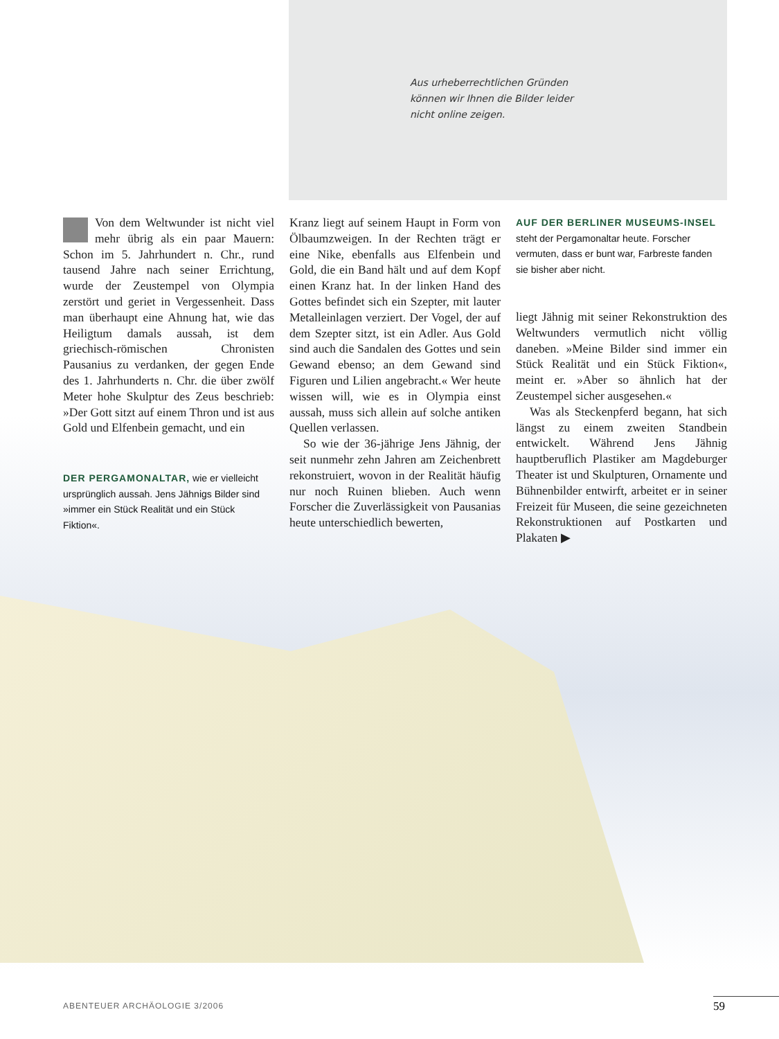Aus urheberrechtlichen Gründen
können wir Ihnen die Bilder leider
nicht online zeigen.
Von dem Weltwunder ist nicht viel mehr übrig als ein paar Mauern: Schon im 5. Jahrhundert n. Chr., rund tausend Jahre nach seiner Errichtung, wurde der Zeustempel von Olympia zerstört und geriet in Vergessenheit. Dass man überhaupt eine Ahnung hat, wie das Heiligtum damals aussah, ist dem griechisch-römischen Chronisten Pausanius zu verdanken, der gegen Ende des 1. Jahrhunderts n. Chr. die über zwölf Meter hohe Skulptur des Zeus beschrieb: »Der Gott sitzt auf einem Thron und ist aus Gold und Elfenbein gemacht, und ein
DER PERGAMONALTAR, wie er vielleicht ursprünglich aussah. Jens Jähnigs Bilder sind »immer ein Stück Realität und ein Stück Fiktion«.
Kranz liegt auf seinem Haupt in Form von Ölbaumzweigen. In der Rechten trägt er eine Nike, ebenfalls aus Elfenbein und Gold, die ein Band hält und auf dem Kopf einen Kranz hat. In der linken Hand des Gottes befindet sich ein Szepter, mit lauter Metalleinlagen verziert. Der Vogel, der auf dem Szepter sitzt, ist ein Adler. Aus Gold sind auch die Sandalen des Gottes und sein Gewand ebenso; an dem Gewand sind Figuren und Lilien angebracht.« Wer heute wissen will, wie es in Olympia einst aussah, muss sich allein auf solche antiken Quellen verlassen.
So wie der 36-jährige Jens Jähnig, der seit nunmehr zehn Jahren am Zeichenbrett rekonstruiert, wovon in der Realität häufig nur noch Ruinen blieben. Auch wenn Forscher die Zuverlässigkeit von Pausanias heute unterschiedlich bewerten,
AUF DER BERLINER MUSEUMS-INSEL steht der Pergamonaltar heute. Forscher vermuten, dass er bunt war, Farbreste fanden sie bisher aber nicht.
liegt Jähnig mit seiner Rekonstruktion des Weltwunders vermutlich nicht völlig daneben. »Meine Bilder sind immer ein Stück Realität und ein Stück Fiktion«, meint er. »Aber so ähnlich hat der Zeustempel sicher ausgesehen.«
Was als Steckenpferd begann, hat sich längst zu einem zweiten Standbein entwickelt. Während Jens Jähnig hauptberuflich Plastiker am Magdeburger Theater ist und Skulpturen, Ornamente und Bühnenbilder entwirft, arbeitet er in seiner Freizeit für Museen, die seine gezeichneten Rekonstruktionen auf Postkarten und Plakaten ▶
ABENTEUER ARCHÄOLOGIE 3/2006 59